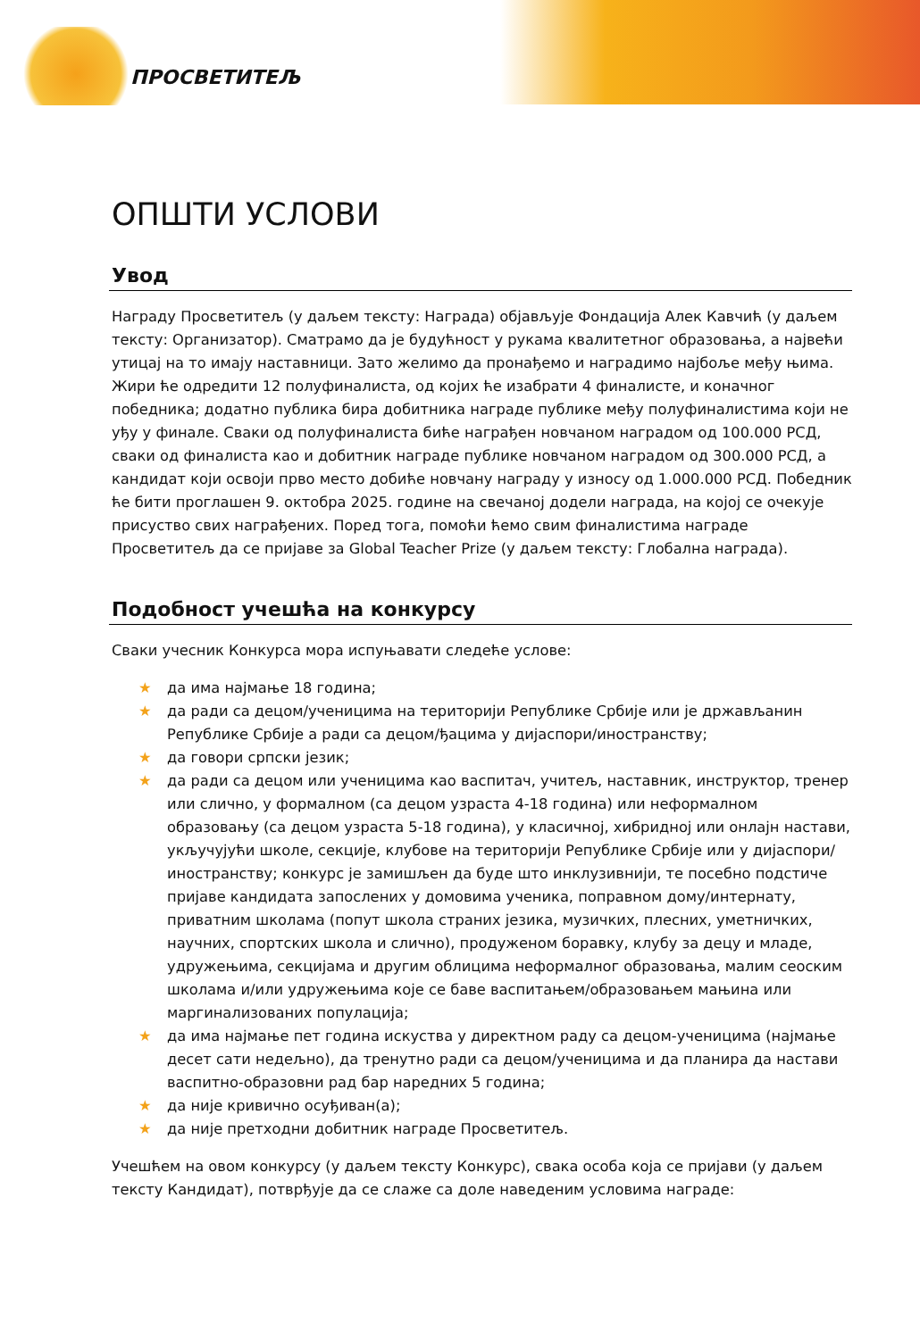ПРОСВЕТИТЕЉ
ОПШТИ УСЛОВИ
Увод
Награду Просветитељ (у даљем тексту: Награда) објављује Фондација Алек Кавчић (у даљем тексту: Организатор). Сматрамо да је будућност у рукама квалитетног образовања, а највећи утицај на то имају наставници. Зато желимо да пронађемо и наградимо најбоље међу њима. Жири ће одредити 12 полуфиналиста, од којих ће изабрати 4 финалисте, и коначног победника; додатно публика бира добитника награде публике међу полуфиналистима који не уђу у финале. Сваки од полуфиналиста биће награђен новчаном наградом од 100.000 РСД, сваки од финалиста као и добитник награде публике новчаном наградом од 300.000 РСД, а кандидат који освоји прво место добиће новчану награду у износу од 1.000.000 РСД. Победник ће бити проглашен 9. октобра 2025. године на свечаној додели награда, на којој се очекује присуство свих награђених. Поред тога, помоћи ћемо свим финалистима награде Просветитељ да се пријаве за Global Teacher Prize (у даљем тексту: Глобална награда).
Подобност учешћа на конкурсу
Сваки учесник Конкурса мора испуњавати следеће услове:
★ да има најмање 18 година;
★ да ради са децом/ученицима на територији Републике Србије или је држављанин Републике Србије а ради са децом/ђацима у дијаспори/иностранству;
★ да говори српски језик;
★ да ради са децом или ученицима као васпитач, учитељ, наставник, инструктор, тренер или слично, у формалном (са децом узраста 4-18 година) или неформалном образовању (са децом узраста 5-18 година), у класичној, хибридној или онлајн настави, укључујући школе, секције, клубове на територији Републике Србије или у дијаспори/иностранству; конкурс је замишљен да буде што инклузивнији, те посебно подстиче пријаве кандидата запослених у домовима ученика, поправном дому/интернату, приватним школама (попут школа страних језика, музичких, плесних, уметничких, научних, спортских школа и слично), продуженом боравку, клубу за децу и младе, удружењима, секцијама и другим облицима неформалног образовања, малим сеоским школама и/или удружењима које се баве васпитањем/образовањем мањина или маргинализованих популација;
★ да има најмање пет година искуства у директном раду са децом-ученицима (најмање десет сати недељно), да тренутно ради са децом/ученицима и да планира да настави васпитно-образовни рад бар наредних 5 година;
★ да није кривично осуђиван(а);
★ да није претходни добитник награде Просветитељ.
Учешћем на овом конкурсу (у даљем тексту Конкурс), свака особа која се пријави (у даљем тексту Кандидат), потврђује да се слаже са доле наведеним условима награде: